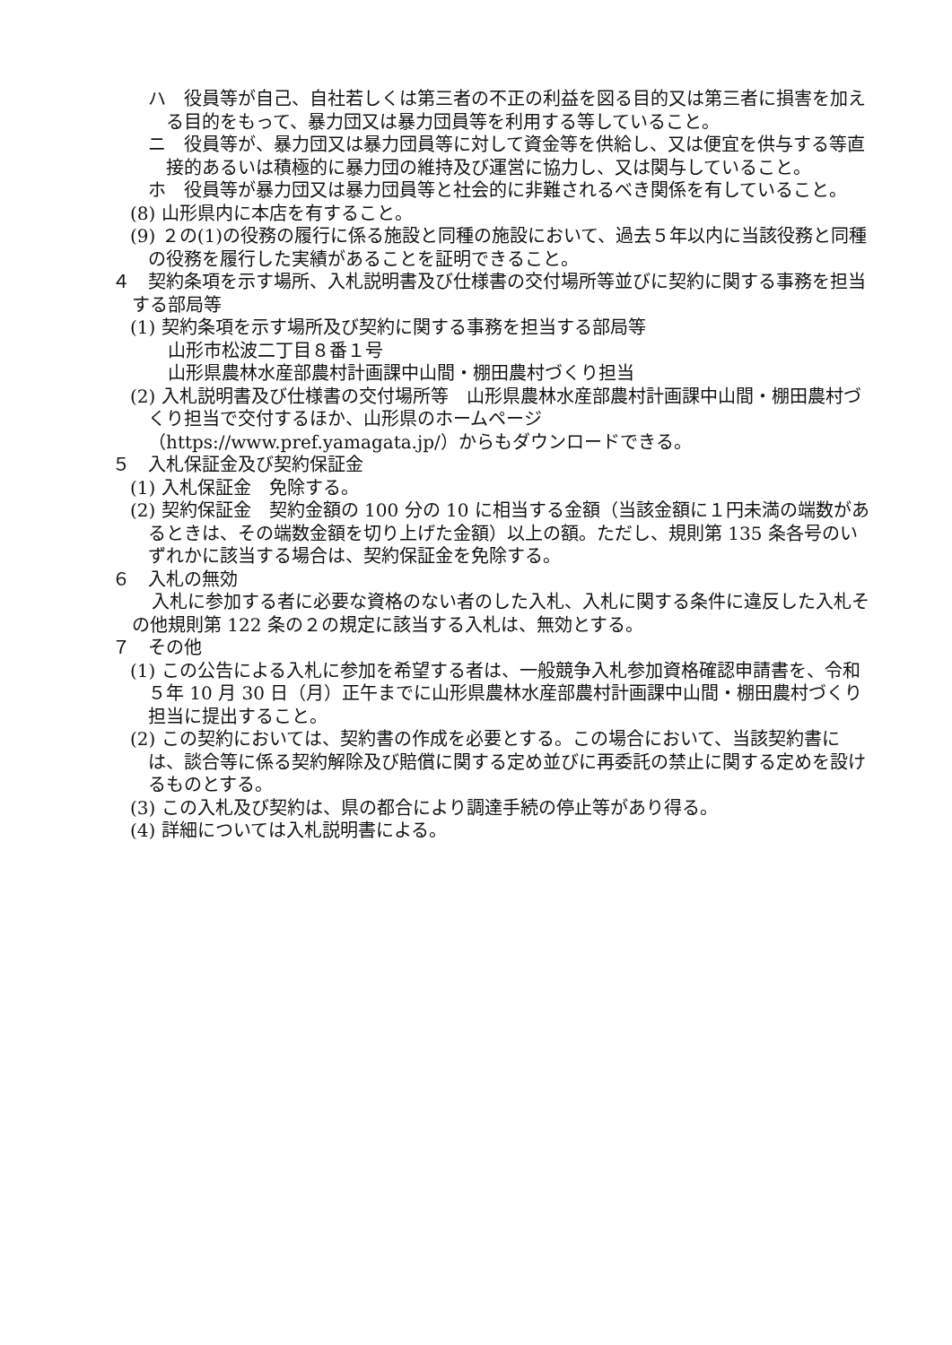ハ　役員等が自己、自社若しくは第三者の不正の利益を図る目的又は第三者に損害を加える目的をもって、暴力団又は暴力団員等を利用する等していること。
ニ　役員等が、暴力団又は暴力団員等に対して資金等を供給し、又は便宜を供与する等直接的あるいは積極的に暴力団の維持及び運営に協力し、又は関与していること。
ホ　役員等が暴力団又は暴力団員等と社会的に非難されるべき関係を有していること。
(8) 山形県内に本店を有すること。
(9) ２の(1)の役務の履行に係る施設と同種の施設において、過去５年以内に当該役務と同種の役務を履行した実績があることを証明できること。
４　契約条項を示す場所、入札説明書及び仕様書の交付場所等並びに契約に関する事務を担当する部局等
(1) 契約条項を示す場所及び契約に関する事務を担当する部局等
山形市松波二丁目８番１号
山形県農林水産部農村計画課中山間・棚田農村づくり担当
(2) 入札説明書及び仕様書の交付場所等　山形県農林水産部農村計画課中山間・棚田農村づくり担当で交付するほか、山形県のホームページ
（https://www.pref.yamagata.jp/）からもダウンロードできる。
５　入札保証金及び契約保証金
(1) 入札保証金　免除する。
(2) 契約保証金　契約金額の 100 分の 10 に相当する金額（当該金額に１円未満の端数があるときは、その端数金額を切り上げた金額）以上の額。ただし、規則第 135 条各号のいずれかに該当する場合は、契約保証金を免除する。
６　入札の無効
入札に参加する者に必要な資格のない者のした入札、入札に関する条件に違反した入札その他規則第 122 条の２の規定に該当する入札は、無効とする。
７　その他
(1) この公告による入札に参加を希望する者は、一般競争入札参加資格確認申請書を、令和５年 10 月 30 日（月）正午までに山形県農林水産部農村計画課中山間・棚田農村づくり担当に提出すること。
(2) この契約においては、契約書の作成を必要とする。この場合において、当該契約書には、談合等に係る契約解除及び賠償に関する定め並びに再委託の禁止に関する定めを設けるものとする。
(3) この入札及び契約は、県の都合により調達手続の停止等があり得る。
(4) 詳細については入札説明書による。